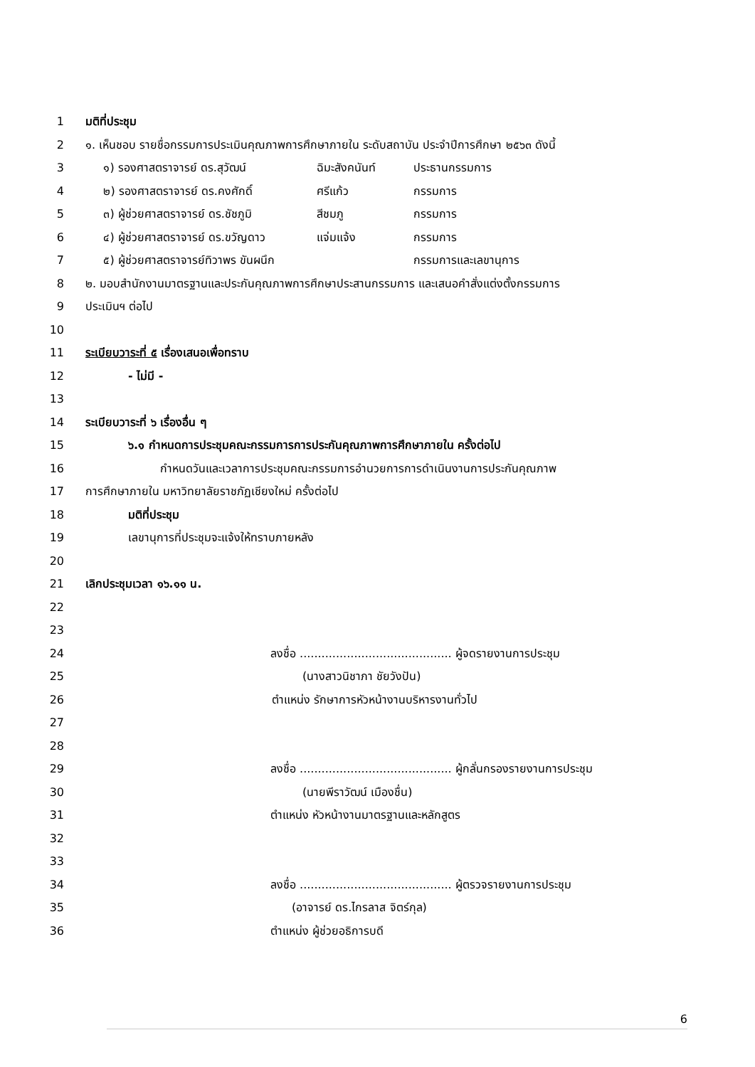1 มติที่ประชุม
2 ๑. เห็นชอบ รายชื่อกรรมการประเมินคุณภาพการศึกษาภายใน ระดับสถาบัน ประจำปีการศึกษา ๒๕๖๓ ดังนี้
3 ๑) รองศาสตราจารย์ ดร.สุวัฒน์ ฉิมะสังคนันท์ ประธานกรรมการ
4 ๒) รองศาสตราจารย์ ดร.คงศักดิ์ ศรีแก้ว กรรมการ
5 ๓) ผู้ช่วยศาสตราจารย์ ดร.ชัชภูมิ สีชมภู กรรมการ
6 ๔) ผู้ช่วยศาสตราจารย์ ดร.ขวัญดาว แจ่มแจ้ง กรรมการ
7 ๕) ผู้ช่วยศาสตราจารย์ทิวาพร ขันผนึก กรรมการและเลขานุการ
8 ๒. มอบสำนักงานมาตรฐานและประกันคุณภาพการศึกษาประสานกรรมการ และเสนอคำสั่งแต่งตั้งกรรมการ
9 ประเมินฯ ต่อไป
10
11 ระเบียบวาระที่ ๕ เรื่องเสนอเพื่อทราบ
12 - ไม่มี -
13
14 ระเบียบวาระที่ ๖ เรื่องอื่น ๆ
15 ๖.๑ กำหนดการประชุมคณะกรรมการการประกันคุณภาพการศึกษาภายใน ครั้งต่อไป
16 กำหนดวันและเวลาการประชุมคณะกรรมการอำนวยการการดำเนินงานการประกันคุณภาพ
17 การศึกษาภายใน มหาวิทยาลัยราชภัฏเชียงใหม่ ครั้งต่อไป
18 มติที่ประชุม
19 เลขานุการที่ประชุมจะแจ้งให้ทราบภายหลัง
20
21 เลิกประชุมเวลา ๑๖.๑๑ น.
22
23
24 ลงชื่อ .......................................... ผู้จดรายงานการประชุม
25 (นางสาวนิชาภา ชัยวังปัน)
26 ตำแหน่ง รักษาการหัวหน้างานบริหารงานทั่วไป
27
28
29 ลงชื่อ .......................................... ผู้กลั่นกรองรายงานการประชุม
30 (นายพีราวัฒน์ เมืองชื่น)
31 ตำแหน่ง หัวหน้างานมาตรฐานและหลักสูตร
32
33
34 ลงชื่อ .......................................... ผู้ตรวจรายงานการประชุม
35 (อาจารย์ ดร.ไกรลาส จิตร์กุล)
36 ตำแหน่ง ผู้ช่วยอธิการบดี
6